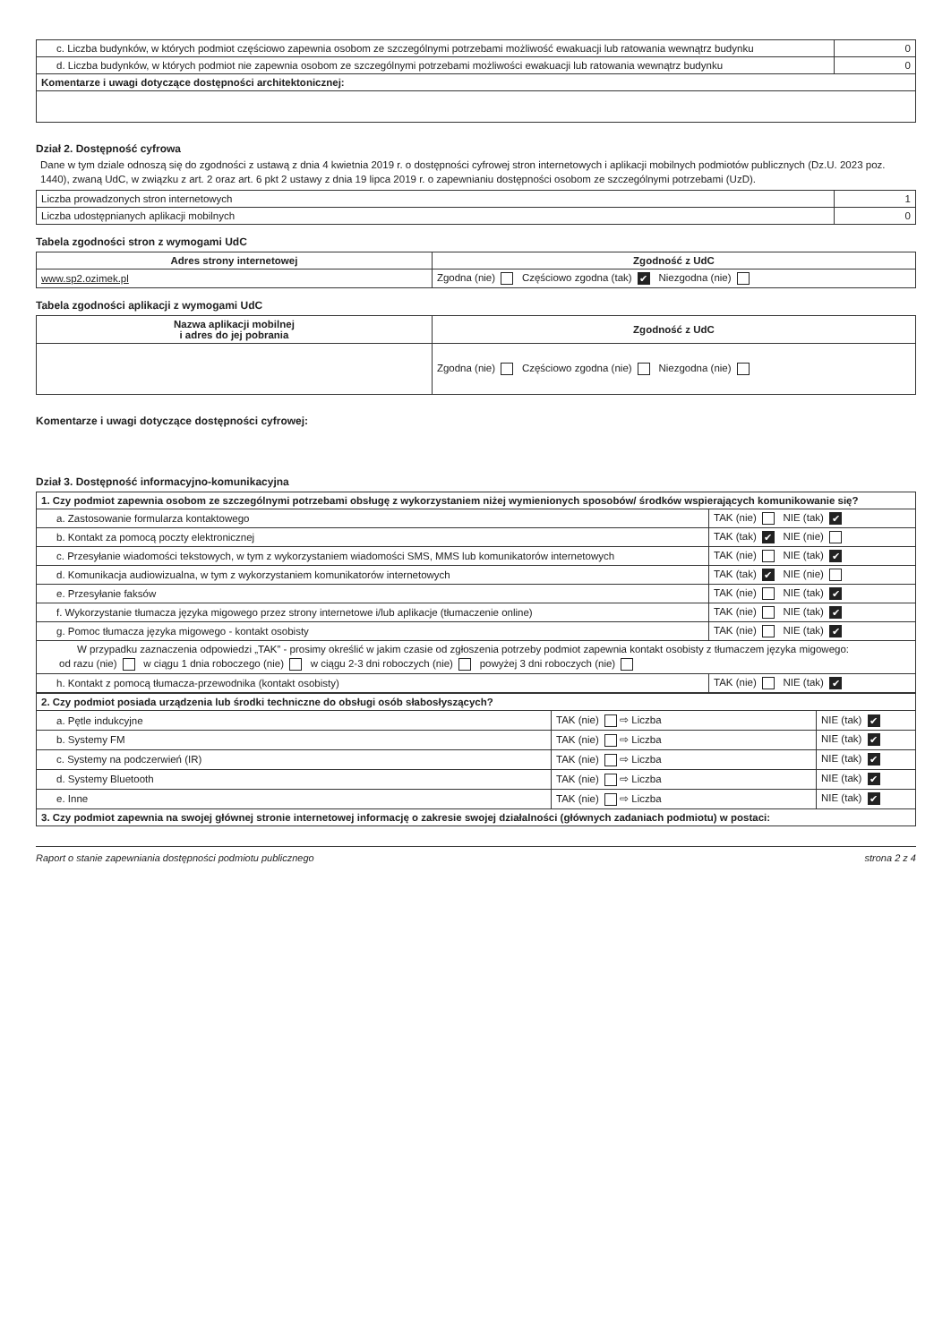| c. Liczba budynków, w których podmiot częściowo zapewnia osobom ze szczególnymi potrzebami możliwość ewakuacji lub ratowania wewnątrz budynku | 0 |
| d. Liczba budynków, w których podmiot nie zapewnia osobom ze szczególnymi potrzebami możliwości ewakuacji lub ratowania wewnątrz budynku | 0 |
| Komentarze i uwagi dotyczące dostępności architektonicznej: | |
Dział 2. Dostępność cyfrowa
Dane w tym dziale odnoszą się do zgodności z ustawą z dnia 4 kwietnia 2019 r. o dostępności cyfrowej stron internetowych i aplikacji mobilnych podmiotów publicznych (Dz.U. 2023 poz. 1440), zwaną UdC, w związku z art. 2 oraz art. 6 pkt 2 ustawy z dnia 19 lipca 2019 r. o zapewnianiu dostępności osobom ze szczególnymi potrzebami (UzD).
| Liczba prowadzonych stron internetowych | 1 |
| Liczba udostępnianych aplikacji mobilnych | 0 |
Tabela zgodności stron z wymogami UdC
| Adres strony internetowej | Zgodność z UdC |
| --- | --- |
| www.sp2.ozimek.pl | Zgodna (nie) Częściowo zgodna (tak) ✔ Niezgodna (nie) |
Tabela zgodności aplikacji z wymogami UdC
| Nazwa aplikacji mobilnej i adres do jej pobrania | Zgodność z UdC |
| --- | --- |
| | Zgodna (nie) Częściowo zgodna (nie) Niezgodna (nie) |
Komentarze i uwagi dotyczące dostępności cyfrowej:
Dział 3. Dostępność informacyjno-komunikacyjna
| 1. Czy podmiot zapewnia osobom ze szczególnymi potrzebami obsługę z wykorzystaniem niżej wymienionych sposobów/ środków wspierających komunikowanie się? | |
| a. Zastosowanie formularza kontaktowego | TAK (nie) NIE (tak) ✔ |
| b. Kontakt za pomocą poczty elektronicznej | TAK (tak) ✔ NIE (nie) |
| c. Przesyłanie wiadomości tekstowych, w tym z wykorzystaniem wiadomości SMS, MMS lub komunikatorów internetowych | TAK (nie) NIE (tak) ✔ |
| d. Komunikacja audiowizualna, w tym z wykorzystaniem komunikatorów internetowych | TAK (tak) ✔ NIE (nie) |
| e. Przesyłanie faksów | TAK (nie) NIE (tak) ✔ |
| f. Wykorzystanie tłumacza języka migowego przez strony internetowe i/lub aplikacje (tłumaczenie online) | TAK (nie) NIE (tak) ✔ |
| g. Pomoc tłumacza języka migowego - kontakt osobisty | TAK (nie) NIE (tak) ✔ |
| W przypadku zaznaczenia odpowiedzi „TAK” - prosimy określić w jakim czasie od zgłoszenia potrzeby podmiot zapewnia kontakt osobisty z tłumaczem języka migowego: od razu (nie) w ciągu 1 dnia roboczego (nie) w ciągu 2-3 dni roboczych (nie) powyżej 3 dni roboczych (nie) | |
| h. Kontakt z pomocą tłumacza-przewodnika (kontakt osobisty) | TAK (nie) NIE (tak) ✔ |
| 2. Czy podmiot posiada urządzenia lub środki techniczne do obsługi osób słabosłyszących? | | |
| a. Pętle indukcyjne | TAK (nie) ⇨ Liczba | NIE (tak) ✔ |
| b. Systemy FM | TAK (nie) ⇨ Liczba | NIE (tak) ✔ |
| c. Systemy na podczerwień (IR) | TAK (nie) ⇨ Liczba | NIE (tak) ✔ |
| d. Systemy Bluetooth | TAK (nie) ⇨ Liczba | NIE (tak) ✔ |
| e. Inne | TAK (nie) ⇨ Liczba | NIE (tak) ✔ |
| 3. Czy podmiot zapewnia na swojej głównej stronie internetowej informację o zakresie swojej działalności (głównych zadaniach podmiotu) w postaci: | | |
Raport o stanie zapewniania dostępności podmiotu publicznego strona 2 z 4